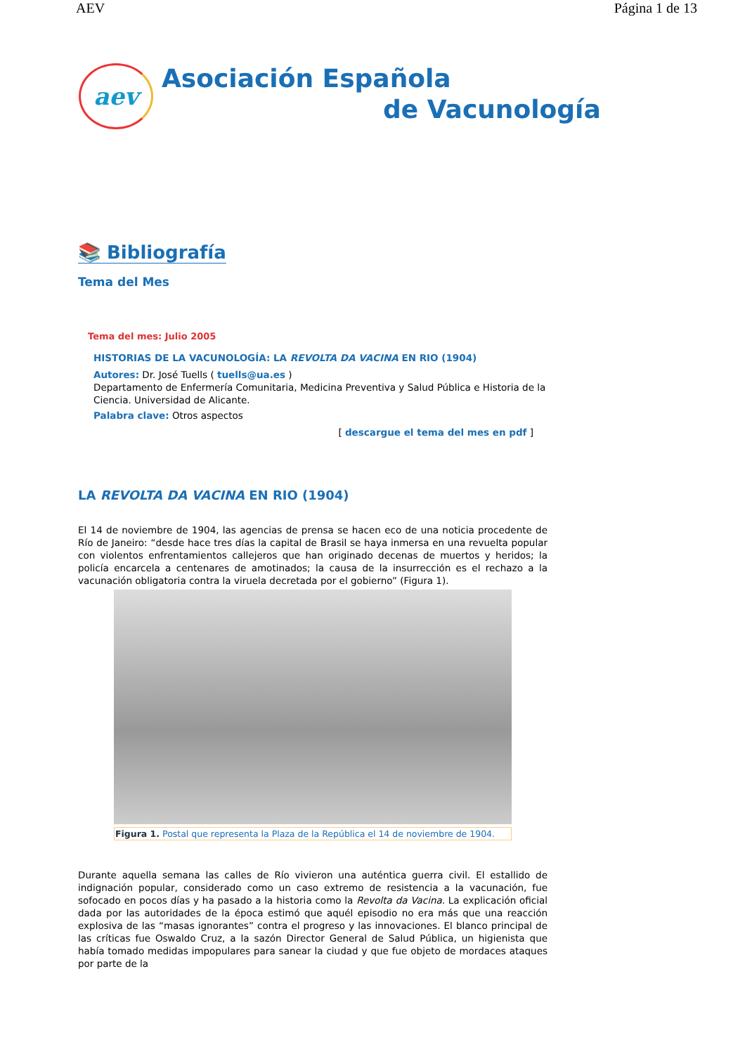AEV Página 1 de 13
aev
Asociación Española
de Vacunología
📚 Bibliografía
Tema del Mes
Tema del mes: Julio 2005
HISTORIAS DE LA VACUNOLOGÍA: LA REVOLTA DA VACINA EN RIO (1904)
Autores: Dr. José Tuells ( tuells@ua.es )
Departamento de Enfermería Comunitaria, Medicina Preventiva y Salud Pública e Historia de la Ciencia. Universidad de Alicante.
Palabra clave: Otros aspectos
[ descargue el tema del mes en pdf ]
LA REVOLTA DA VACINA EN RIO (1904)
El 14 de noviembre de 1904, las agencias de prensa se hacen eco de una noticia procedente de Río de Janeiro: “desde hace tres días la capital de Brasil se haya inmersa en una revuelta popular con violentos enfrentamientos callejeros que han originado decenas de muertos y heridos; la policía encarcela a centenares de amotinados; la causa de la insurrección es el rechazo a la vacunación obligatoria contra la viruela decretada por el gobierno” (Figura 1).
Figura 1. Postal que representa la Plaza de la República el 14 de noviembre de 1904.
Durante aquella semana las calles de Río vivieron una auténtica guerra civil. El estallido de indignación popular, considerado como un caso extremo de resistencia a la vacunación, fue sofocado en pocos días y ha pasado a la historia como la Revolta da Vacina. La explicación oficial dada por las autoridades de la época estimó que aquél episodio no era más que una reacción explosiva de las “masas ignorantes” contra el progreso y las innovaciones. El blanco principal de las críticas fue Oswaldo Cruz, a la sazón Director General de Salud Pública, un higienista que había tomado medidas impopulares para sanear la ciudad y que fue objeto de mordaces ataques por parte de la